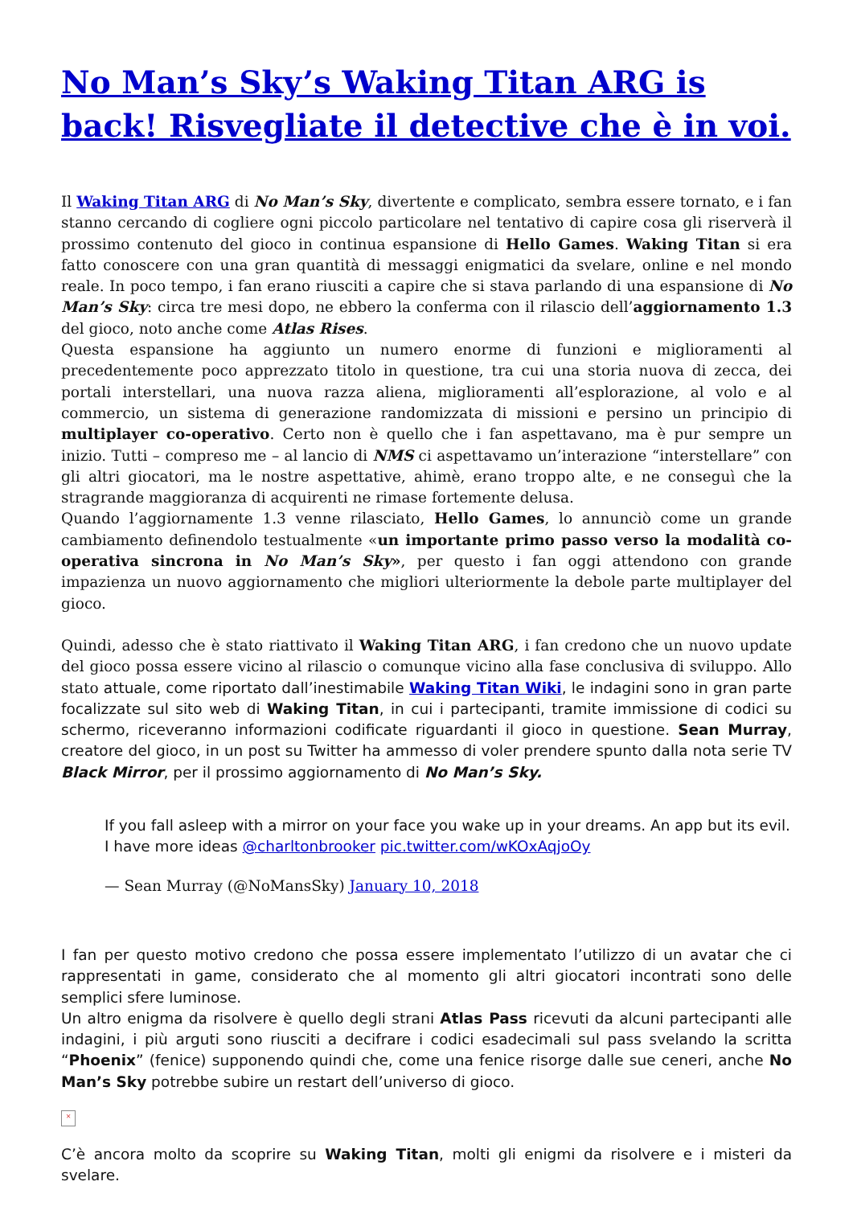No Man’s Sky’s Waking Titan ARG is back! Risvegliate il detective che è in voi.
Il Waking Titan ARG di No Man’s Sky, divertente e complicato, sembra essere tornato, e i fan stanno cercando di cogliere ogni piccolo particolare nel tentativo di capire cosa gli riserverà il prossimo contenuto del gioco in continua espansione di Hello Games. Waking Titan si era fatto conoscere con una gran quantità di messaggi enigmatici da svelare, online e nel mondo reale. In poco tempo, i fan erano riusciti a capire che si stava parlando di una espansione di No Man’s Sky: circa tre mesi dopo, ne ebbero la conferma con il rilascio dell’aggiornamento 1.3 del gioco, noto anche come Atlas Rises.
Questa espansione ha aggiunto un numero enorme di funzioni e miglioramenti al precedentemente poco apprezzato titolo in questione, tra cui una storia nuova di zecca, dei portali interstellari, una nuova razza aliena, miglioramenti all’esplorazione, al volo e al commercio, un sistema di generazione randomizzata di missioni e persino un principio di multiplayer co-operativo. Certo non è quello che i fan aspettavano, ma è pur sempre un inizio. Tutti – compreso me – al lancio di NMS ci aspettavamo un’interazione “interstellare” con gli altri giocatori, ma le nostre aspettative, ahimè, erano troppo alte, e ne conseguì che la stragrande maggioranza di acquirenti ne rimase fortemente delusa.
Quando l’aggiornamente 1.3 venne rilasciato, Hello Games, lo annunciò come un grande cambiamento definendolo testualmente «un importante primo passo verso la modalità co-operativa sincrona in No Man’s Sky», per questo i fan oggi attendono con grande impazienza un nuovo aggiornamento che migliori ulteriormente la debole parte multiplayer del gioco.
Quindi, adesso che è stato riattivato il Waking Titan ARG, i fan credono che un nuovo update del gioco possa essere vicino al rilascio o comunque vicino alla fase conclusiva di sviluppo. Allo stato attuale, come riportato dall’inestimabile Waking Titan Wiki, le indagini sono in gran parte focalizzate sul sito web di Waking Titan, in cui i partecipanti, tramite immissione di codici su schermo, riceveranno informazioni codificate riguardanti il gioco in questione. Sean Murray, creatore del gioco, in un post su Twitter ha ammesso di voler prendere spunto dalla nota serie TV Black Mirror, per il prossimo aggiornamento di No Man’s Sky.
If you fall asleep with a mirror on your face you wake up in your dreams. An app but its evil. I have more ideas @charltonbrooker pic.twitter.com/wKOxAqjoOy
— Sean Murray (@NoMansSky) January 10, 2018
I fan per questo motivo credono che possa essere implementato l’utilizzo di un avatar che ci rappresentati in game, considerato che al momento gli altri giocatori incontrati sono delle semplici sfere luminose.
Un altro enigma da risolvere è quello degli strani Atlas Pass ricevuti da alcuni partecipanti alle indagini, i più arguti sono riusciti a decifrare i codici esadecimali sul pass svelando la scritta “Phoenix” (fenice) supponendo quindi che, come una fenice risorge dalle sue ceneri, anche No Man’s Sky potrebbe subire un restart dell’universo di gioco.
×
C’è ancora molto da scoprire su Waking Titan, molti gli enigmi da risolvere e i misteri da svelare.